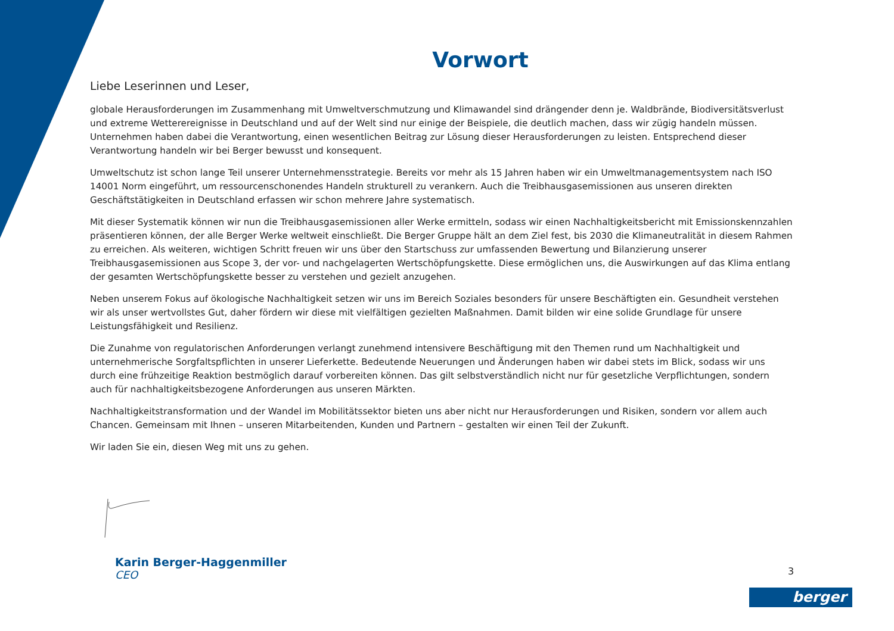Vorwort
Liebe Leserinnen und Leser,
globale Herausforderungen im Zusammenhang mit Umweltverschmutzung und Klimawandel sind drängender denn je. Waldbrände, Biodiversitätsverlust und extreme Wetterereignisse in Deutschland und auf der Welt sind nur einige der Beispiele, die deutlich machen, dass wir zügig handeln müssen. Unternehmen haben dabei die Verantwortung, einen wesentlichen Beitrag zur Lösung dieser Herausforderungen zu leisten. Entsprechend dieser Verantwortung handeln wir bei Berger bewusst und konsequent.
Umweltschutz ist schon lange Teil unserer Unternehmensstrategie. Bereits vor mehr als 15 Jahren haben wir ein Umweltmanagementsystem nach ISO 14001 Norm eingeführt, um ressourcenschonendes Handeln strukturell zu verankern. Auch die Treibhausgasemissionen aus unseren direkten Geschäftstätigkeiten in Deutschland erfassen wir schon mehrere Jahre systematisch.
Mit dieser Systematik können wir nun die Treibhausgasemissionen aller Werke ermitteln, sodass wir einen Nachhaltigkeitsbericht mit Emissionskennzahlen präsentieren können, der alle Berger Werke weltweit einschließt. Die Berger Gruppe hält an dem Ziel fest, bis 2030 die Klimaneutralität in diesem Rahmen zu erreichen. Als weiteren, wichtigen Schritt freuen wir uns über den Startschuss zur umfassenden Bewertung und Bilanzierung unserer Treibhausgasemissionen aus Scope 3, der vor- und nachgelagerten Wertschöpfungskette. Diese ermöglichen uns, die Auswirkungen auf das Klima entlang der gesamten Wertschöpfungskette besser zu verstehen und gezielt anzugehen.
Neben unserem Fokus auf ökologische Nachhaltigkeit setzen wir uns im Bereich Soziales besonders für unsere Beschäftigten ein. Gesundheit verstehen wir als unser wertvollstes Gut, daher fördern wir diese mit vielfältigen gezielten Maßnahmen. Damit bilden wir eine solide Grundlage für unsere Leistungsfähigkeit und Resilienz.
Die Zunahme von regulatorischen Anforderungen verlangt zunehmend intensivere Beschäftigung mit den Themen rund um Nachhaltigkeit und unternehmerische Sorgfaltspflichten in unserer Lieferkette. Bedeutende Neuerungen und Änderungen haben wir dabei stets im Blick, sodass wir uns durch eine frühzeitige Reaktion bestmöglich darauf vorbereiten können. Das gilt selbstverständlich nicht nur für gesetzliche Verpflichtungen, sondern auch für nachhaltigkeitsbezogene Anforderungen aus unseren Märkten.
Nachhaltigkeitstransformation und der Wandel im Mobilitätssektor bieten uns aber nicht nur Herausforderungen und Risiken, sondern vor allem auch Chancen. Gemeinsam mit Ihnen – unseren Mitarbeitenden, Kunden und Partnern – gestalten wir einen Teil der Zukunft.
Wir laden Sie ein, diesen Weg mit uns zu gehen.
Karin Berger-Haggenmiller
CEO
3
berger